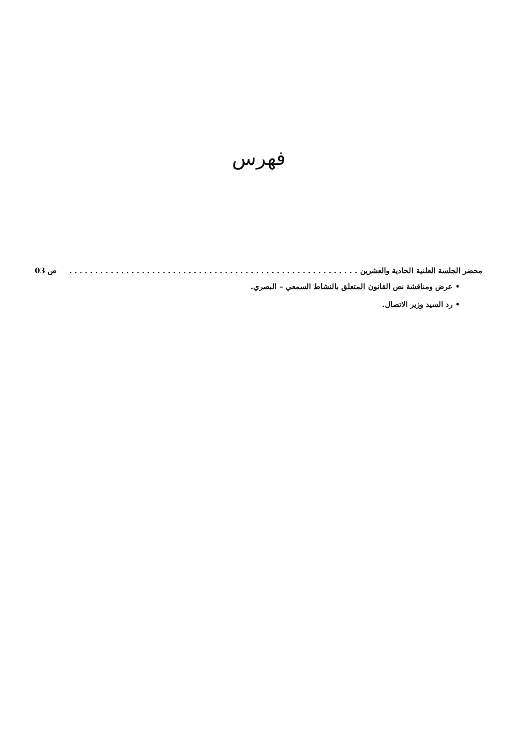فهرس
محضر الجلسة العلنية الحادية والعشرين. . . . . . . . . . . . . . . . . . . . . . . . . . . . . . . . . . . . . . . . . . . . . . . . . . . . . . . . ص 03
• عرض ومناقشة نص القانون المتعلق بالنشاط السمعي – البصري.
• رد السيد وزير الاتصال.